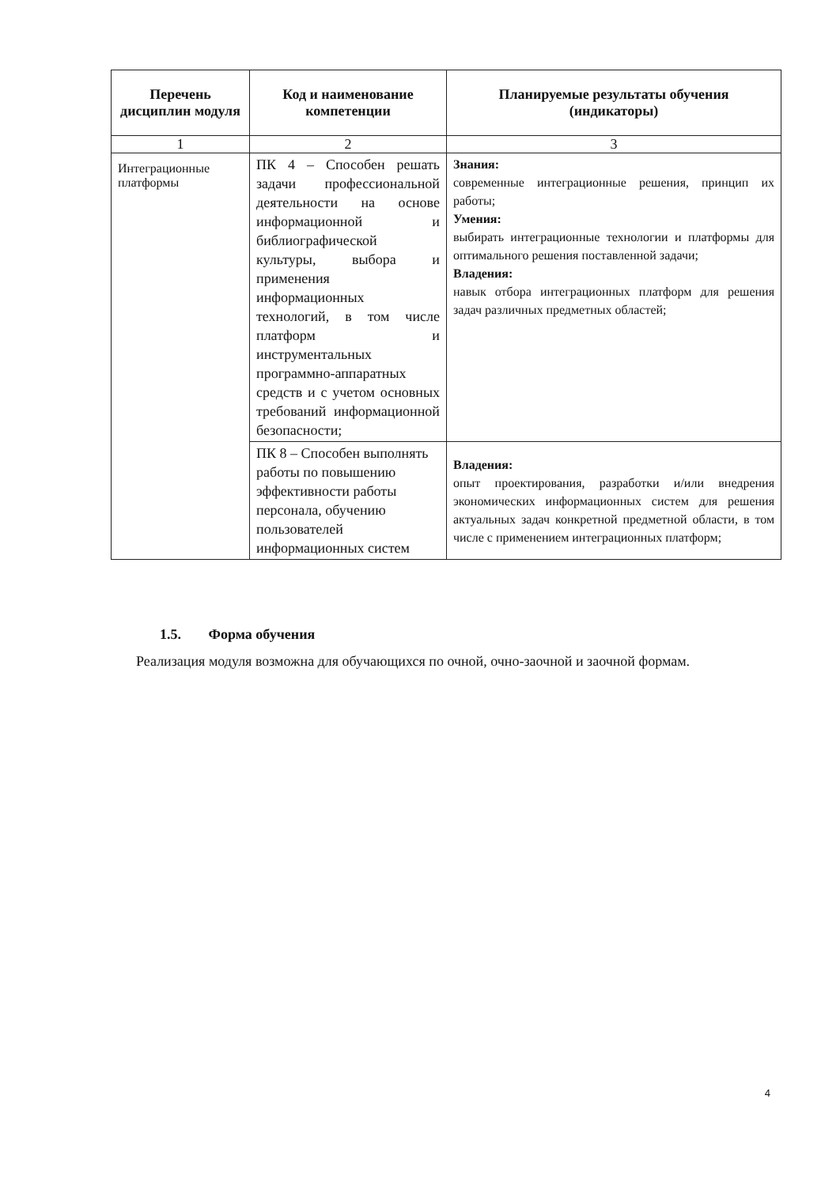| Перечень дисциплин модуля | Код и наименование компетенции | Планируемые результаты обучения (индикаторы) |
| --- | --- | --- |
| 1 | 2 | 3 |
| Интеграционные платформы | ПК 4 – Способен решать задачи профессиональной деятельности на основе информационной и библиографической культуры, выбора и применения информационных технологий, в том числе платформ и инструментальных программно-аппаратных средств и с учетом основных требований информационной безопасности; | Знания: современные интеграционные решения, принцип их работы; Умения: выбирать интеграционные технологии и платформы для оптимального решения поставленной задачи; Владения: навык отбора интеграционных платформ для решения задач различных предметных областей; |
| | ПК 8 – Способен выполнять работы по повышению эффективности работы персонала, обучению пользователей информационных систем | Владения: опыт проектирования, разработки и/или внедрения экономических информационных систем для решения актуальных задач конкретной предметной области, в том числе с применением интеграционных платформ; |
1.5. Форма обучения
Реализация модуля возможна для обучающихся по очной, очно-заочной и заочной формам.
4